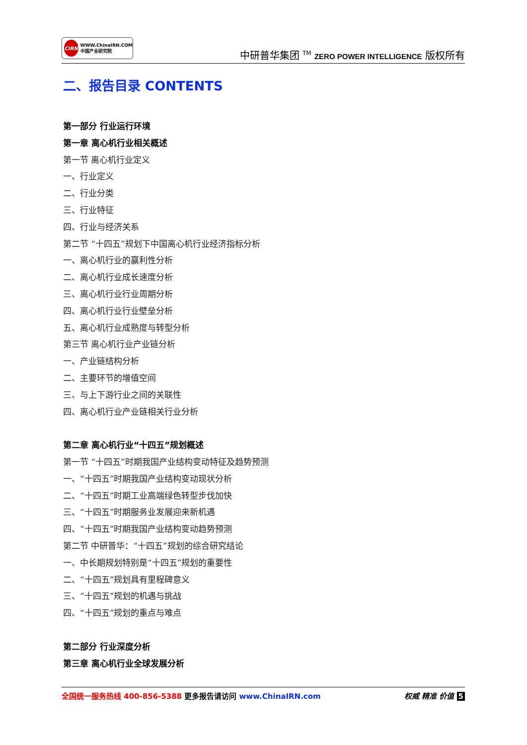CIRN
WWW.ChinaIRN.COM
中国产业研究院
中研普华集团 <sup>TM</sup> ZERO POWER INTELLIGENCE 版权所有
二、报告目录 CONTENTS
第一部分 行业运行环境
第一章 离心机行业相关概述
第一节 离心机行业定义
一、行业定义
二、行业分类
三、行业特征
四、行业与经济关系
第二节 “十四五”规划下中国离心机行业经济指标分析
一、离心机行业的赢利性分析
二、离心机行业成长速度分析
三、离心机行业行业周期分析
四、离心机行业行业壁垒分析
五、离心机行业成熟度与转型分析
第三节 离心机行业产业链分析
一、产业链结构分析
二、主要环节的增值空间
三、与上下游行业之间的关联性
四、离心机行业产业链相关行业分析
第二章 离心机行业“十四五”规划概述
第一节 “十四五”时期我国产业结构变动特征及趋势预测
一、“十四五”时期我国产业结构变动现状分析
二、“十四五”时期工业高端绿色转型步伐加快
三、“十四五”时期服务业发展迎来新机遇
四、“十四五”时期我国产业结构变动趋势预测
第二节 中研普华：“十四五”规划的综合研究结论
一、中长期规划特别是“十四五”规划的重要性
二、“十四五”规划具有里程碑意义
三、“十四五”规划的机遇与挑战
四、“十四五”规划的重点与难点
第二部分 行业深度分析
第三章 离心机行业全球发展分析
全国统一服务热线 400-856-5388 更多报告请访问 www.ChinaIRN.com
权威 精准 价值 5